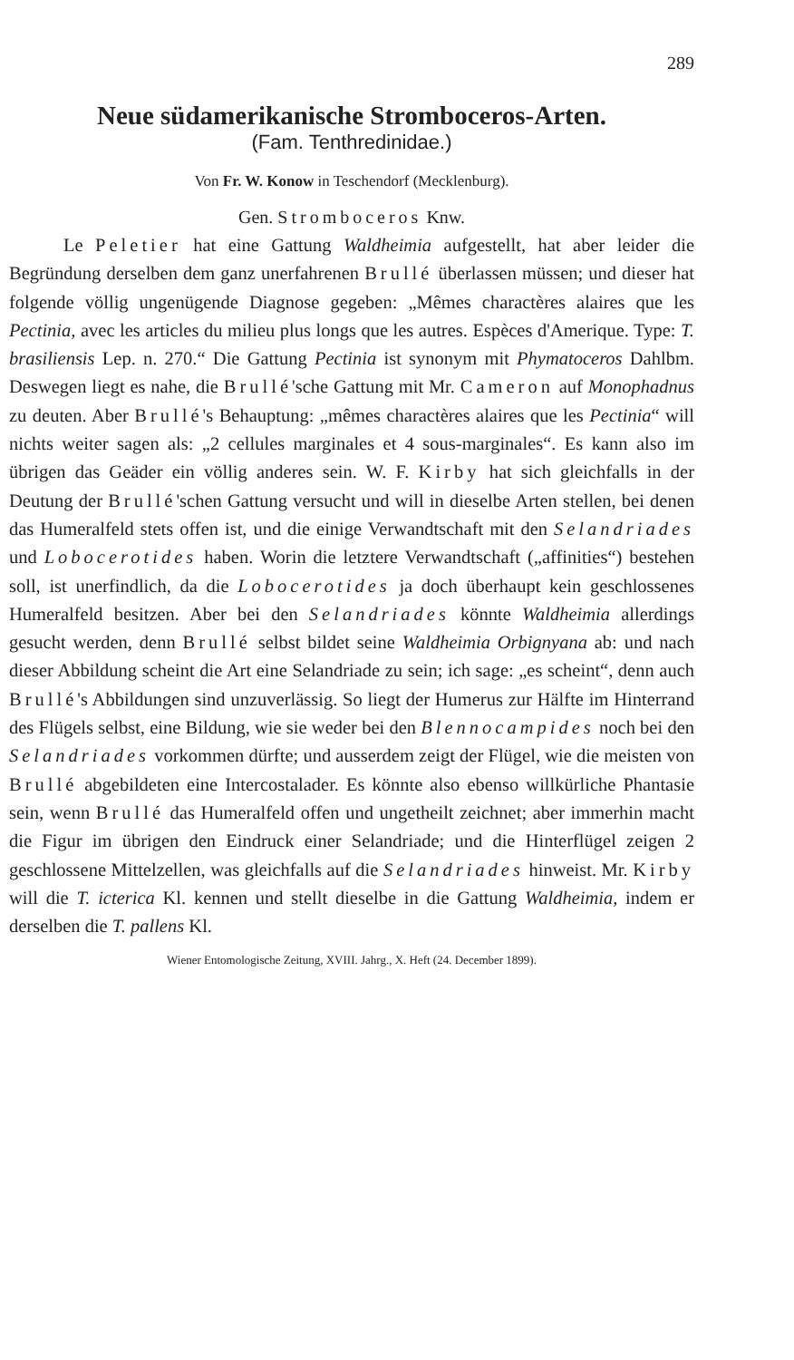289
Neue südamerikanische Stromboceros-Arten.
(Fam. Tenthredinidae.)
Von Fr. W. Konow in Teschendorf (Mecklenburg).
Gen. Stromboceros Knw.
Le Peletier hat eine Gattung Waldheimia aufgestellt, hat aber leider die Begründung derselben dem ganz unerfahrenen Brullé überlassen müssen; und dieser hat folgende völlig ungenügende Diagnose gegeben: „Mêmes charactères alaires que les Pectinia, avec les articles du milieu plus longs que les autres. Espèces d'Amerique. Type: T. brasiliensis Lep. n. 270.“ Die Gattung Pectinia ist synonym mit Phymatoceros Dahlbm. Deswegen liegt es nahe, die Brullé'sche Gattung mit Mr. Cameron auf Monophadnus zu deuten. Aber Brullé's Behauptung: „mêmes charactères alaires que les Pectinia“ will nichts weiter sagen als: „2 cellules marginales et 4 sous-marginales“. Es kann also im übrigen das Geäder ein völlig anderes sein. W. F. Kirby hat sich gleichfalls in der Deutung der Brullé'schen Gattung versucht und will in dieselbe Arten stellen, bei denen das Humeralfeld stets offen ist, und die einige Verwandtschaft mit den Selandriades und Lobocerotides haben. Worin die letztere Verwandtschaft („affinities“) bestehen soll, ist unerfindlich, da die Lobocerotides ja doch überhaupt kein geschlossenes Humeralfeld besitzen. Aber bei den Selandriades könnte Waldheimia allerdings gesucht werden, denn Brullé selbst bildet seine Waldheimia Orbignyana ab: und nach dieser Abbildung scheint die Art eine Selandriade zu sein; ich sage: „es scheint“, denn auch Brullé's Abbildungen sind unzuverlässig. So liegt der Humerus zur Hälfte im Hinterrand des Flügels selbst, eine Bildung, wie sie weder bei den Blennocampides noch bei den Selandriades vorkommen dürfte; und ausserdem zeigt der Flügel, wie die meisten von Brullé abgebildeten eine Intercostalader. Es könnte also ebenso willkürliche Phantasie sein, wenn Brullé das Humeralfeld offen und ungetheilt zeichnet; aber immerhin macht die Figur im übrigen den Eindruck einer Selandriade; und die Hinterflügel zeigen 2 geschlossene Mittelzellen, was gleichfalls auf die Selandriades hinweist. Mr. Kirby will die T. icterica Kl. kennen und stellt dieselbe in die Gattung Waldheimia, indem er derselben die T. pallens Kl.
Wiener Entomologische Zeitung, XVIII. Jahrg., X. Heft (24. December 1899).